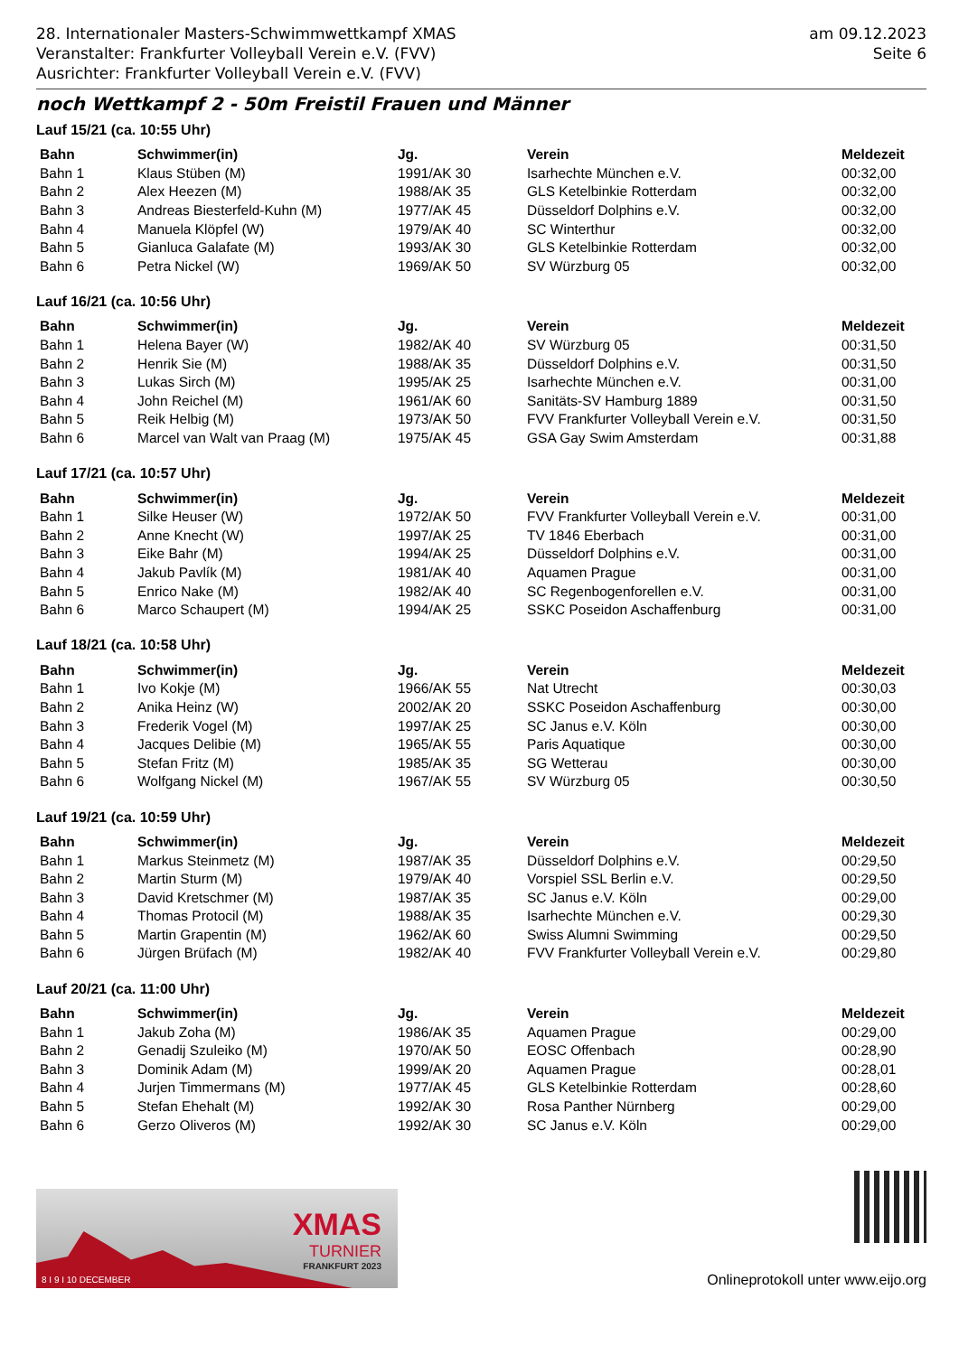28. Internationaler Masters-Schwimmwettkampf XMAS
Veranstalter: Frankfurter Volleyball Verein e.V. (FVV)
Ausrichter: Frankfurter Volleyball Verein e.V. (FVV)
am 09.12.2023
Seite 6
noch Wettkampf 2 - 50m Freistil Frauen und Männer
Lauf 15/21 (ca. 10:55 Uhr)
| Bahn | Schwimmer(in) | Jg. | Verein | Meldezeit |
| --- | --- | --- | --- | --- |
| Bahn 1 | Klaus Stüben (M) | 1991/AK 30 | Isarhechte München e.V. | 00:32,00 |
| Bahn 2 | Alex Heezen (M) | 1988/AK 35 | GLS Ketelbinkie Rotterdam | 00:32,00 |
| Bahn 3 | Andreas Biesterfeld-Kuhn (M) | 1977/AK 45 | Düsseldorf Dolphins e.V. | 00:32,00 |
| Bahn 4 | Manuela Klöpfel (W) | 1979/AK 40 | SC Winterthur | 00:32,00 |
| Bahn 5 | Gianluca Galafate (M) | 1993/AK 30 | GLS Ketelbinkie Rotterdam | 00:32,00 |
| Bahn 6 | Petra Nickel (W) | 1969/AK 50 | SV Würzburg 05 | 00:32,00 |
Lauf 16/21 (ca. 10:56 Uhr)
| Bahn | Schwimmer(in) | Jg. | Verein | Meldezeit |
| --- | --- | --- | --- | --- |
| Bahn 1 | Helena Bayer (W) | 1982/AK 40 | SV Würzburg 05 | 00:31,50 |
| Bahn 2 | Henrik Sie (M) | 1988/AK 35 | Düsseldorf Dolphins e.V. | 00:31,50 |
| Bahn 3 | Lukas Sirch (M) | 1995/AK 25 | Isarhechte München e.V. | 00:31,00 |
| Bahn 4 | John Reichel (M) | 1961/AK 60 | Sanitäts-SV Hamburg 1889 | 00:31,50 |
| Bahn 5 | Reik Helbig (M) | 1973/AK 50 | FVV Frankfurter Volleyball Verein e.V. | 00:31,50 |
| Bahn 6 | Marcel van Walt van Praag (M) | 1975/AK 45 | GSA Gay Swim Amsterdam | 00:31,88 |
Lauf 17/21 (ca. 10:57 Uhr)
| Bahn | Schwimmer(in) | Jg. | Verein | Meldezeit |
| --- | --- | --- | --- | --- |
| Bahn 1 | Silke Heuser (W) | 1972/AK 50 | FVV Frankfurter Volleyball Verein e.V. | 00:31,00 |
| Bahn 2 | Anne Knecht (W) | 1997/AK 25 | TV 1846 Eberbach | 00:31,00 |
| Bahn 3 | Eike Bahr (M) | 1994/AK 25 | Düsseldorf Dolphins e.V. | 00:31,00 |
| Bahn 4 | Jakub Pavlík (M) | 1981/AK 40 | Aquamen Prague | 00:31,00 |
| Bahn 5 | Enrico Nake (M) | 1982/AK 40 | SC Regenbogenforellen e.V. | 00:31,00 |
| Bahn 6 | Marco Schaupert (M) | 1994/AK 25 | SSKC Poseidon Aschaffenburg | 00:31,00 |
Lauf 18/21 (ca. 10:58 Uhr)
| Bahn | Schwimmer(in) | Jg. | Verein | Meldezeit |
| --- | --- | --- | --- | --- |
| Bahn 1 | Ivo Kokje (M) | 1966/AK 55 | Nat Utrecht | 00:30,03 |
| Bahn 2 | Anika Heinz (W) | 2002/AK 20 | SSKC Poseidon Aschaffenburg | 00:30,00 |
| Bahn 3 | Frederik Vogel (M) | 1997/AK 25 | SC Janus e.V. Köln | 00:30,00 |
| Bahn 4 | Jacques Delibie (M) | 1965/AK 55 | Paris Aquatique | 00:30,00 |
| Bahn 5 | Stefan Fritz (M) | 1985/AK 35 | SG Wetterau | 00:30,00 |
| Bahn 6 | Wolfgang Nickel (M) | 1967/AK 55 | SV Würzburg 05 | 00:30,50 |
Lauf 19/21 (ca. 10:59 Uhr)
| Bahn | Schwimmer(in) | Jg. | Verein | Meldezeit |
| --- | --- | --- | --- | --- |
| Bahn 1 | Markus Steinmetz (M) | 1987/AK 35 | Düsseldorf Dolphins e.V. | 00:29,50 |
| Bahn 2 | Martin Sturm (M) | 1979/AK 40 | Vorspiel SSL Berlin e.V. | 00:29,50 |
| Bahn 3 | David Kretschmer (M) | 1987/AK 35 | SC Janus e.V. Köln | 00:29,00 |
| Bahn 4 | Thomas Protocil (M) | 1988/AK 35 | Isarhechte München e.V. | 00:29,30 |
| Bahn 5 | Martin Grapentin (M) | 1962/AK 60 | Swiss Alumni Swimming | 00:29,50 |
| Bahn 6 | Jürgen Brüfach (M) | 1982/AK 40 | FVV Frankfurter Volleyball Verein e.V. | 00:29,80 |
Lauf 20/21 (ca. 11:00 Uhr)
| Bahn | Schwimmer(in) | Jg. | Verein | Meldezeit |
| --- | --- | --- | --- | --- |
| Bahn 1 | Jakub Zoha (M) | 1986/AK 35 | Aquamen Prague | 00:29,00 |
| Bahn 2 | Genadij Szuleiko (M) | 1970/AK 50 | EOSC Offenbach | 00:28,90 |
| Bahn 3 | Dominik Adam (M) | 1999/AK 20 | Aquamen Prague | 00:28,01 |
| Bahn 4 | Jurjen Timmermans (M) | 1977/AK 45 | GLS Ketelbinkie Rotterdam | 00:28,60 |
| Bahn 5 | Stefan Ehehalt (M) | 1992/AK 30 | Rosa Panther Nürnberg | 00:29,00 |
| Bahn 6 | Gerzo Oliveros (M) | 1992/AK 30 | SC Janus e.V. Köln | 00:29,00 |
XMAS
TURNIER
FRANKFURT 2023
8 I 9 I 10 DECEMBER
Onlineprotokoll unter www.eijo.org